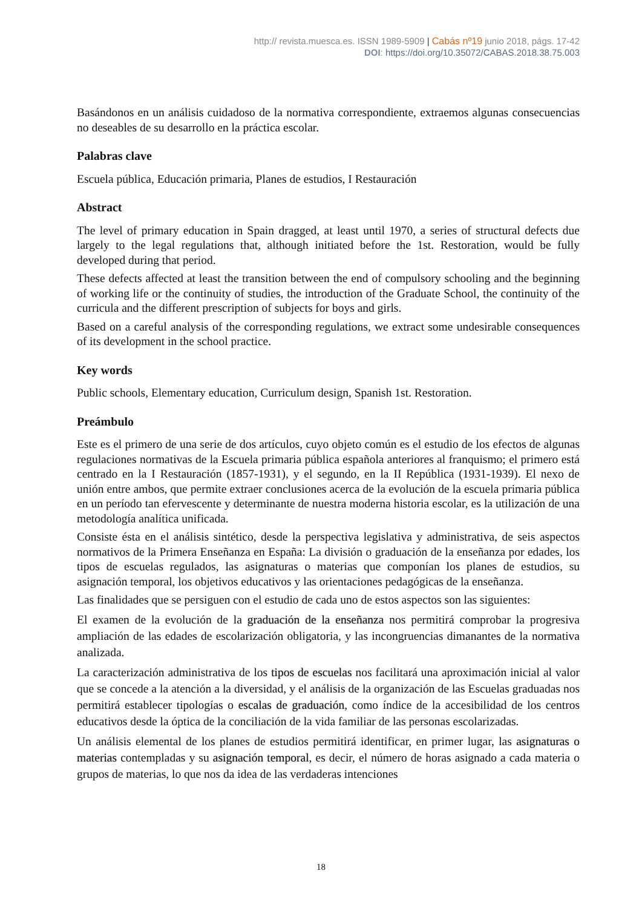http:// revista.muesca.es. ISSN 1989-5909 | Cabás nº19 junio 2018, págs. 17-42
DOI: https://doi.org/10.35072/CABAS.2018.38.75.003
Basándonos en un análisis cuidadoso de la normativa correspondiente, extraemos algunas consecuencias no deseables de su desarrollo en la práctica escolar.
Palabras clave
Escuela pública, Educación primaria, Planes de estudios, I Restauración
Abstract
The level of primary education in Spain dragged, at least until 1970, a series of structural defects due largely to the legal regulations that, although initiated before the 1st. Restoration, would be fully developed during that period.
These defects affected at least the transition between the end of compulsory schooling and the beginning of working life or the continuity of studies, the introduction of the Graduate School, the continuity of the curricula and the different prescription of subjects for boys and girls.
Based on a careful analysis of the corresponding regulations, we extract some undesirable consequences of its development in the school practice.
Key words
Public schools, Elementary education, Curriculum design, Spanish 1st. Restoration.
Preámbulo
Este es el primero de una serie de dos artículos, cuyo objeto común es el estudio de los efectos de algunas regulaciones normativas de la Escuela primaria pública española anteriores al franquismo; el primero está centrado en la I Restauración (1857-1931), y el segundo, en la II República (1931-1939). El nexo de unión entre ambos, que permite extraer conclusiones acerca de la evolución de la escuela primaria pública en un período tan efervescente y determinante de nuestra moderna historia escolar, es la utilización de una metodología analítica unificada.
Consiste ésta en el análisis sintético, desde la perspectiva legislativa y administrativa, de seis aspectos normativos de la Primera Enseñanza en España: La división o graduación de la enseñanza por edades, los tipos de escuelas regulados, las asignaturas o materias que componían los planes de estudios, su asignación temporal, los objetivos educativos y las orientaciones pedagógicas de la enseñanza.
Las finalidades que se persiguen con el estudio de cada uno de estos aspectos son las siguientes:
El examen de la evolución de la graduación de la enseñanza nos permitirá comprobar la progresiva ampliación de las edades de escolarización obligatoria, y las incongruencias dimanantes de la normativa analizada.
La caracterización administrativa de los tipos de escuelas nos facilitará una aproximación inicial al valor que se concede a la atención a la diversidad, y el análisis de la organización de las Escuelas graduadas nos permitirá establecer tipologías o escalas de graduación, como índice de la accesibilidad de los centros educativos desde la óptica de la conciliación de la vida familiar de las personas escolarizadas.
Un análisis elemental de los planes de estudios permitirá identificar, en primer lugar, las asignaturas o materias contempladas y su asignación temporal, es decir, el número de horas asignado a cada materia o grupos de materias, lo que nos da idea de las verdaderas intenciones
18